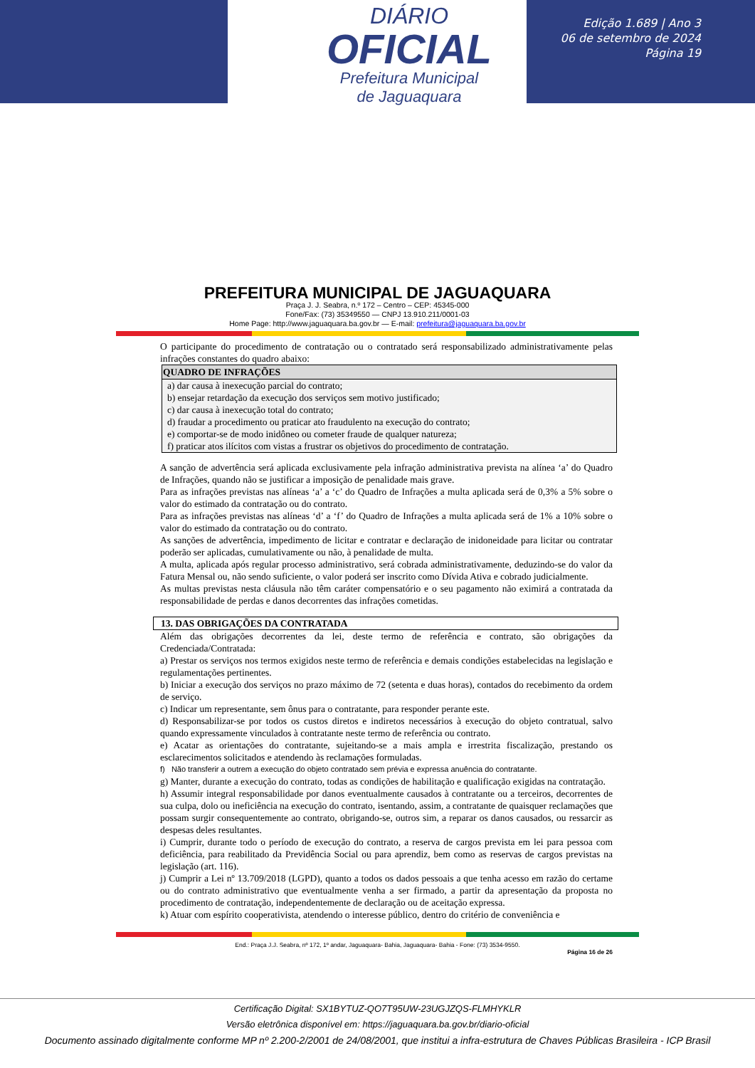DIÁRIO
OFICIAL
Prefeitura Municipal
de Jaguaquara
Edição 1.689 | Ano 3
06 de setembro de 2024
Página 19
PREFEITURA MUNICIPAL DE JAGUAQUARA
Praça J. J. Seabra, n.º 172 – Centro – CEP: 45345-000
Fone/Fax: (73) 35349550 — CNPJ 13.910.211/0001-03
Home Page: http://www.jaguaquara.ba.gov.br — E-mail: prefeitura@jaguaquara.ba.gov.br
O participante do procedimento de contratação ou o contratado será responsabilizado administrativamente pelas infrações constantes do quadro abaixo:
| QUADRO DE INFRAÇÕES |
| --- |
| a) dar causa à inexecução parcial do contrato; b) ensejar retardação da execução dos serviços sem motivo justificado; c) dar causa à inexecução total do contrato; d) fraudar a procedimento ou praticar ato fraudulento na execução do contrato; e) comportar-se de modo inidôneo ou cometer fraude de qualquer natureza; f) praticar atos ilícitos com vistas a frustrar os objetivos do procedimento de contratação. |
A sanção de advertência será aplicada exclusivamente pela infração administrativa prevista na alínea ‘a’ do Quadro de Infrações, quando não se justificar a imposição de penalidade mais grave.
Para as infrações previstas nas alíneas ‘a’ a ‘c’ do Quadro de Infrações a multa aplicada será de 0,3% a 5% sobre o valor do estimado da contratação ou do contrato.
Para as infrações previstas nas alíneas ‘d’ a ‘f’ do Quadro de Infrações a multa aplicada será de 1% a 10% sobre o valor do estimado da contratação ou do contrato.
As sanções de advertência, impedimento de licitar e contratar e declaração de inidoneidade para licitar ou contratar poderão ser aplicadas, cumulativamente ou não, à penalidade de multa.
A multa, aplicada após regular processo administrativo, será cobrada administrativamente, deduzindo-se do valor da Fatura Mensal ou, não sendo suficiente, o valor poderá ser inscrito como Dívida Ativa e cobrado judicialmente.
As multas previstas nesta cláusula não têm caráter compensatório e o seu pagamento não eximirá a contratada da responsabilidade de perdas e danos decorrentes das infrações cometidas.
13. DAS OBRIGAÇÕES DA CONTRATADA
Além das obrigações decorrentes da lei, deste termo de referência e contrato, são obrigações da Credenciada/Contratada:
a) Prestar os serviços nos termos exigidos neste termo de referência e demais condições estabelecidas na legislação e regulamentações pertinentes.
b) Iniciar a execução dos serviços no prazo máximo de 72 (setenta e duas horas), contados do recebimento da ordem de serviço.
c) Indicar um representante, sem ônus para o contratante, para responder perante este.
d) Responsabilizar-se por todos os custos diretos e indiretos necessários à execução do objeto contratual, salvo quando expressamente vinculados à contratante neste termo de referência ou contrato.
e) Acatar as orientações do contratante, sujeitando-se a mais ampla e irrestrita fiscalização, prestando os esclarecimentos solicitados e atendendo às reclamações formuladas.
f) Não transferir a outrem a execução do objeto contratado sem prévia e expressa anuência do contratante.
g) Manter, durante a execução do contrato, todas as condições de habilitação e qualificação exigidas na contratação.
h) Assumir integral responsabilidade por danos eventualmente causados à contratante ou a terceiros, decorrentes de sua culpa, dolo ou ineficiência na execução do contrato, isentando, assim, a contratante de quaisquer reclamações que possam surgir consequentemente ao contrato, obrigando-se, outros sim, a reparar os danos causados, ou ressarcir as despesas deles resultantes.
i) Cumprir, durante todo o período de execução do contrato, a reserva de cargos prevista em lei para pessoa com deficiência, para reabilitado da Previdência Social ou para aprendiz, bem como as reservas de cargos previstas na legislação (art. 116).
j) Cumprir a Lei nº 13.709/2018 (LGPD), quanto a todos os dados pessoais a que tenha acesso em razão do certame ou do contrato administrativo que eventualmente venha a ser firmado, a partir da apresentação da proposta no procedimento de contratação, independentemente de declaração ou de aceitação expressa.
k) Atuar com espírito cooperativista, atendendo o interesse público, dentro do critério de conveniência e
End.: Praça J.J. Seabra, nº 172, 1º andar, Jaguaquara- Bahia, Jaguaquara- Bahia - Fone: (73) 3534-9550.
Página 16 de 26
Certificação Digital: SX1BYTUZ-QO7T95UW-23UGJZQS-FLMHYKLR
Versão eletrônica disponível em: https://jaguaquara.ba.gov.br/diario-oficial
Documento assinado digitalmente conforme MP nº 2.200-2/2001 de 24/08/2001, que institui a infra-estrutura de Chaves Públicas Brasileira - ICP Brasil